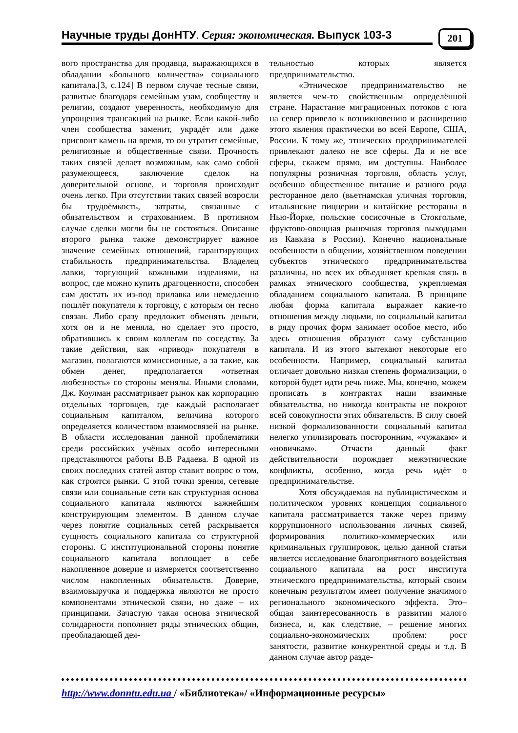Научные труды ДонНТУ. Серия: экономическая. Выпуск 103-3
201
вого пространства для продавца, выражающихся в обладании «большого количества» социального капитала.[3, с.124] В первом случае тесные связи, развитые благодаря семейным узам, сообществу и религии, создают уверенность, необходимую для упрощения трансакций на рынке. Если какой-либо член сообщества заменит, украдёт или даже присвоит камень на время, то он утратит семейные, религиозные и общественные связи. Прочность таких связей делает возможным, как само собой разумеющееся, заключение сделок на доверительной основе, и торговля происходит очень легко. При отсутствии таких связей возросли бы трудоёмкость, затраты, связанные с обязательством и страхованием. В противном случае сделки могли бы не состояться. Описание второго рынка также демонстрирует важное значение семейных отношений, гарантирующих стабильность предпринимательства. Владелец лавки, торгующий кожаными изделиями, на вопрос, где можно купить драгоценности, способен сам достать их из-под прилавка или немедленно пошлёт покупателя к торговцу, с которым он тесно связан. Либо сразу предложит обменять деньги, хотя он и не меняла, но сделает это просто, обратившись к своим коллегам по соседству. За такие действия, как «привод» покупателя в магазин, полагаются комиссионные, а за такие, как обмен денег, предполагается «ответная любезность» со стороны менялы. Иными словами, Дж. Коулман рассматривает рынок как корпорацию отдельных торговцев, где каждый располагает социальным капиталом, величина которого определяется количеством взаимосвязей на рынке. В области исследования данной проблематики среди российских учёных особо интересными представляются работы В.В Радаева. В одной из своих последних статей автор ставит вопрос о том, как строятся рынки. С этой точки зрения, сетевые связи или социальные сети как структурная основа социального капитала являются важнейшим конструирующим элементом. В данном случае через понятие социальных сетей раскрывается сущность социального капитала со структурной стороны. С институциональной стороны понятие социального капитала воплощает в себе накопленное доверие и измеряется соответственно числом накопленных обязательств. Доверие, взаимовыручка и поддержка являются не просто компонентами этнической связи, но даже – их принципами. Зачастую такая основа этнической солидарности пополняет ряды этнических общин, преобладающей дея-
тельностью которых является предпринимательство.
«Этническое предпринимательство не является чем-то свойственным определённой стране. Нарастание миграционных потоков с юга на север привело к возникновению и расширению этого явления практически во всей Европе, США, России. К тому же, этнических предпринимателей привлекают далеко не все сферы. Да и не все сферы, скажем прямо, им доступны. Наиболее популярны розничная торговля, область услуг, особенно общественное питание и разного рода ресторанное дело (вьетнамская уличная торговля, итальянские пиццерии и китайские рестораны в Нью-Йорке, польские сосисочные в Стокгольме, фруктово-овощная рыночная торговля выходцами из Кавказа в России). Конечно национальные особенности в общении, хозяйственном поведении субъектов этнического предпринимательства различны, но всех их объединяет крепкая связь в рамках этнического сообщества, укрепляемая обладанием социального капитала. В принципе любая форма капитала выражает какие-то отношения между людьми, но социальный капитал в ряду прочих форм занимает особое место, ибо здесь отношения образуют саму субстанцию капитала. И из этого вытекают некоторые его особенности. Например, социальный капитал отличает довольно низкая степень формализации, о которой будет идти речь ниже. Мы, конечно, можем прописать в контрактах наши взаимные обязательства, но никогда контракты не покроют всей совокупности этих обязательств. В силу своей низкой формализованности социальный капитал нелегко утилизировать посторонним, «чужакам» и «новичкам». Отчасти данный факт действительности порождает межэтнические конфликты, особенно, когда речь идёт о предпринимательстве.
Хотя обсуждаемая на публицистическом и политическом уровнях концепция социального капитала рассматривается также через призму коррупционного использования личных связей, формирования политико-коммерческих или криминальных группировок, целью данной статьи является исследование благоприятного воздействия социального капитала на рост института этнического предпринимательства, который своим конечным результатом имеет получение значимого регионального экономического эффекта. Это– общая заинтересованность в развитии малого бизнеса, и, как следствие, – решение многих социально-экономических проблем: рост занятости, развитие конкурентной среды и т.д. В данном случае автор разде-
http://www.donntu.edu.ua / «Библиотека»/ «Информационные ресурсы»